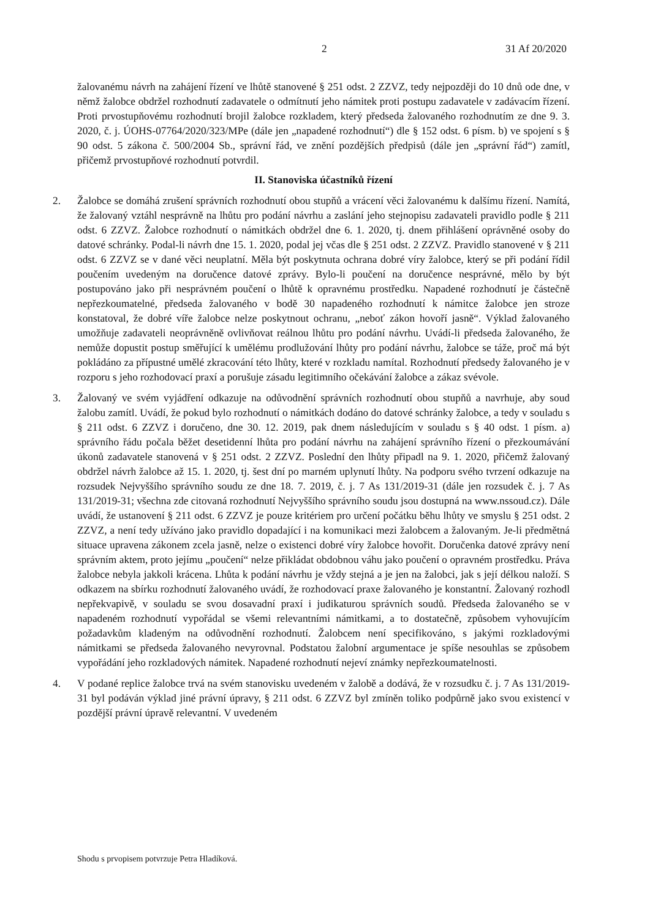2 31 Af 20/2020
žalovanému návrh na zahájení řízení ve lhůtě stanovené § 251 odst. 2 ZZVZ, tedy nejpozději do 10 dnů ode dne, v němž žalobce obdržel rozhodnutí zadavatele o odmítnutí jeho námitek proti postupu zadavatele v zadávacím řízení. Proti prvostupňovému rozhodnutí brojil žalobce rozkladem, který předseda žalovaného rozhodnutím ze dne 9. 3. 2020, č. j. ÚOHS-07764/2020/323/MPe (dále jen „napadené rozhodnutí“) dle § 152 odst. 6 písm. b) ve spojení s § 90 odst. 5 zákona č. 500/2004 Sb., správní řád, ve znění pozdějších předpisů (dále jen „správní řád“) zamítl, přičemž prvostupňové rozhodnutí potvrdil.
II. Stanoviska účastníků řízení
2. Žalobce se domáhá zrušení správních rozhodnutí obou stupňů a vrácení věci žalovanému k dalšímu řízení. Namítá, že žalovaný vztáhl nesprávně na lhůtu pro podání návrhu a zaslání jeho stejnopisu zadavateli pravidlo podle § 211 odst. 6 ZZVZ. Žalobce rozhodnutí o námitkách obdržel dne 6. 1. 2020, tj. dnem přihlášení oprávněné osoby do datové schránky. Podal-li návrh dne 15. 1. 2020, podal jej včas dle § 251 odst. 2 ZZVZ. Pravidlo stanovené v § 211 odst. 6 ZZVZ se v dané věci neuplatní. Měla být poskytnuta ochrana dobré víry žalobce, který se při podání řídil poučením uvedeným na doručence datové zprávy. Bylo-li poučení na doručence nesprávné, mělo by být postupováno jako při nesprávném poučení o lhůtě k opravnému prostředku. Napadené rozhodnutí je částečně nepřezkoumatelné, předseda žalovaného v bodě 30 napadeného rozhodnutí k námitce žalobce jen stroze konstatoval, že dobré víře žalobce nelze poskytnout ochranu, „neboť zákon hovoří jasně“. Výklad žalovaného umožňuje zadavateli neoprávněně ovlivňovat reálnou lhůtu pro podání návrhu. Uvádí-li předseda žalovaného, že nemůže dopustit postup směřující k umělému prodlužování lhůty pro podání návrhu, žalobce se táže, proč má být pokládáno za přípustné umělé zkracování této lhůty, které v rozkladu namítal. Rozhodnutí předsedy žalovaného je v rozporu s jeho rozhodovací praxí a porušuje zásadu legitimního očekávání žalobce a zákaz svévole.
3. Žalovaný ve svém vyjádření odkazuje na odůvodnění správních rozhodnutí obou stupňů a navrhuje, aby soud žalobu zamítl. Uvádí, že pokud bylo rozhodnutí o námitkách dodáno do datové schránky žalobce, a tedy v souladu s § 211 odst. 6 ZZVZ i doručeno, dne 30. 12. 2019, pak dnem následujícím v souladu s § 40 odst. 1 písm. a) správního řádu počala běžet desetidenní lhůta pro podání návrhu na zahájení správního řízení o přezkoumávání úkonů zadavatele stanovená v § 251 odst. 2 ZZVZ. Poslední den lhůty připadl na 9. 1. 2020, přičemž žalovaný obdržel návrh žalobce až 15. 1. 2020, tj. šest dní po marném uplynutí lhůty. Na podporu svého tvrzení odkazuje na rozsudek Nejvyššího správního soudu ze dne 18. 7. 2019, č. j. 7 As 131/2019-31 (dále jen rozsudek č. j. 7 As 131/2019-31; všechna zde citovaná rozhodnutí Nejvyššího správního soudu jsou dostupná na www.nssoud.cz). Dále uvádí, že ustanovení § 211 odst. 6 ZZVZ je pouze kritériem pro určení počátku běhu lhůty ve smyslu § 251 odst. 2 ZZVZ, a není tedy užíváno jako pravidlo dopadající i na komunikaci mezi žalobcem a žalovaným. Je-li předmětná situace upravena zákonem zcela jasně, nelze o existenci dobré víry žalobce hovořit. Doručenka datové zprávy není správním aktem, proto jejímu „poučení“ nelze přikládat obdobnou váhu jako poučení o opravném prostředku. Práva žalobce nebyla jakkoli krácena. Lhůta k podání návrhu je vždy stejná a je jen na žalobci, jak s její délkou naloží. S odkazem na sbírku rozhodnutí žalovaného uvádí, že rozhodovací praxe žalovaného je konstantní. Žalovaný rozhodl nepřekvapivě, v souladu se svou dosavadní praxí i judikaturou správních soudů. Předseda žalovaného se v napadeném rozhodnutí vypořádal se všemi relevantními námitkami, a to dostatečně, způsobem vyhovujícím požadavkům kladeným na odůvodnění rozhodnutí. Žalobcem není specifikováno, s jakými rozkladovými námitkami se předseda žalovaného nevyrovnal. Podstatou žalobní argumentace je spíše nesouhlas se způsobem vypořádání jeho rozkladových námitek. Napadené rozhodnutí nejeví známky nepřezkoumatelnosti.
4. V podané replice žalobce trvá na svém stanovisku uvedeném v žalobě a dodává, že v rozsudku č. j. 7 As 131/2019-31 byl podáván výklad jiné právní úpravy, § 211 odst. 6 ZZVZ byl zmíněn toliko podpůrně jako svou existencí v pozdější právní úpravě relevantní. V uvedeném
Shodu s prvopisem potvrzuje Petra Hladíková.